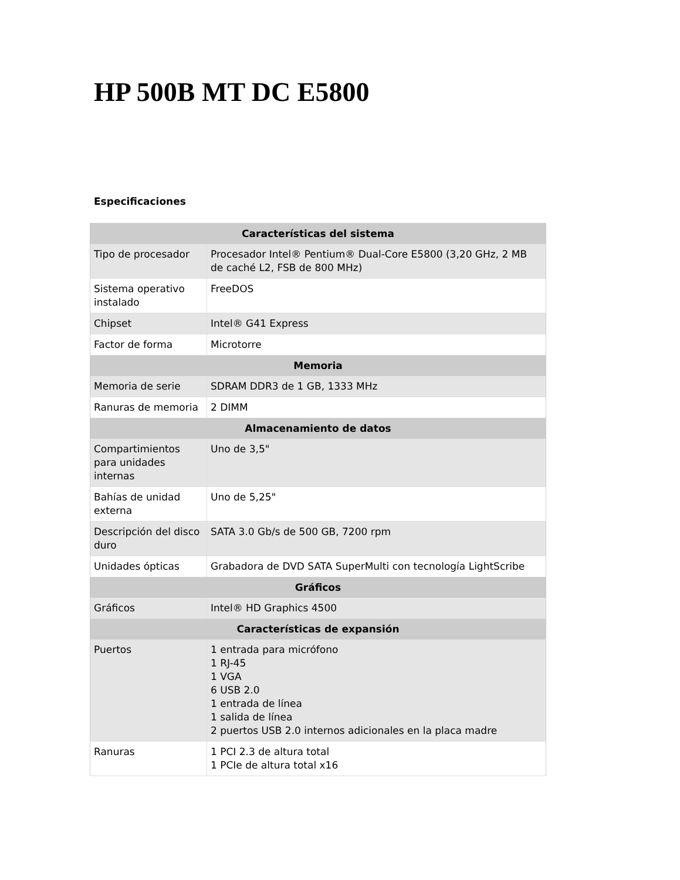HP 500B MT DC E5800
Especificaciones
| Características del sistema | |
| --- | --- |
| Tipo de procesador | Procesador Intel® Pentium® Dual-Core E5800 (3,20 GHz, 2 MB de caché L2, FSB de 800 MHz) |
| Sistema operativo instalado | FreeDOS |
| Chipset | Intel® G41 Express |
| Factor de forma | Microtorre |
| Memoria | |
| Memoria de serie | SDRAM DDR3 de 1 GB, 1333 MHz |
| Ranuras de memoria | 2 DIMM |
| Almacenamiento de datos | |
| Compartimientos para unidades internas | Uno de 3,5" |
| Bahías de unidad externa | Uno de 5,25" |
| Descripción del disco duro | SATA 3.0 Gb/s de 500 GB, 7200 rpm |
| Unidades ópticas | Grabadora de DVD SATA SuperMulti con tecnología LightScribe |
| Gráficos | |
| Gráficos | Intel® HD Graphics 4500 |
| Características de expansión | |
| Puertos | 1 entrada para micrófono 1 RJ-45 1 VGA 6 USB 2.0 1 entrada de línea 1 salida de línea 2 puertos USB 2.0 internos adicionales en la placa madre |
| Ranuras | 1 PCI 2.3 de altura total 1 PCIe de altura total x16 |